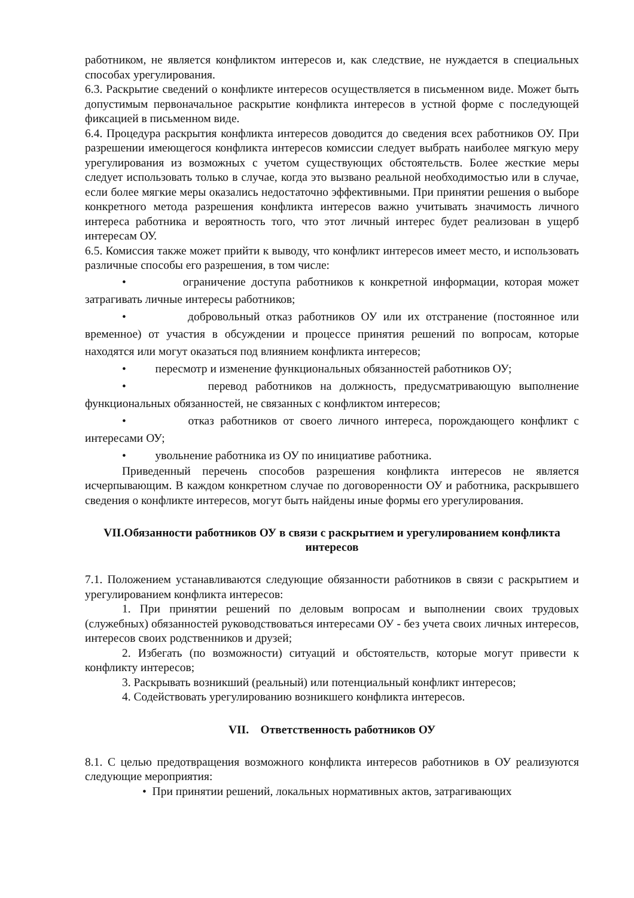работником, не является конфликтом интересов и, как следствие, не нуждается в специальных способах урегулирования.
6.3. Раскрытие сведений о конфликте интересов осуществляется в письменном виде. Может быть допустимым первоначальное раскрытие конфликта интересов в устной форме с последующей фиксацией в письменном виде.
6.4. Процедура раскрытия конфликта интересов доводится до сведения всех работников ОУ. При разрешении имеющегося конфликта интересов комиссии следует выбрать наиболее мягкую меру урегулирования из возможных с учетом существующих обстоятельств. Более жесткие меры следует использовать только в случае, когда это вызвано реальной необходимостью или в случае, если более мягкие меры оказались недостаточно эффективными. При принятии решения о выборе конкретного метода разрешения конфликта интересов важно учитывать значимость личного интереса работника и вероятность того, что этот личный интерес будет реализован в ущерб интересам ОУ.
6.5. Комиссия также может прийти к выводу, что конфликт интересов имеет место, и использовать различные способы его разрешения, в том числе:
• ограничение доступа работников к конкретной информации, которая может затрагивать личные интересы работников;
• добровольный отказ работников ОУ или их отстранение (постоянное или временное) от участия в обсуждении и процессе принятия решений по вопросам, которые находятся или могут оказаться под влиянием конфликта интересов;
• пересмотр и изменение функциональных обязанностей работников ОУ;
• перевод работников на должность, предусматривающую выполнение функциональных обязанностей, не связанных с конфликтом интересов;
• отказ работников от своего личного интереса, порождающего конфликт с интересами ОУ;
• увольнение работника из ОУ по инициативе работника.
Приведенный перечень способов разрешения конфликта интересов не является исчерпывающим. В каждом конкретном случае по договоренности ОУ и работника, раскрывшего сведения о конфликте интересов, могут быть найдены иные формы его урегулирования.
VII.Обязанности работников ОУ в связи с раскрытием и урегулированием конфликта интересов
7.1. Положением устанавливаются следующие обязанности работников в связи с раскрытием и урегулированием конфликта интересов:
1. При принятии решений по деловым вопросам и выполнении своих трудовых (служебных) обязанностей руководствоваться интересами ОУ - без учета своих личных интересов, интересов своих родственников и друзей;
2. Избегать (по возможности) ситуаций и обстоятельств, которые могут привести к конфликту интересов;
3. Раскрывать возникший (реальный) или потенциальный конфликт интересов;
4. Содействовать урегулированию возникшего конфликта интересов.
VII. Ответственность работников ОУ
8.1. С целью предотвращения возможного конфликта интересов работников в ОУ реализуются следующие мероприятия:
• При принятии решений, локальных нормативных актов, затрагивающих